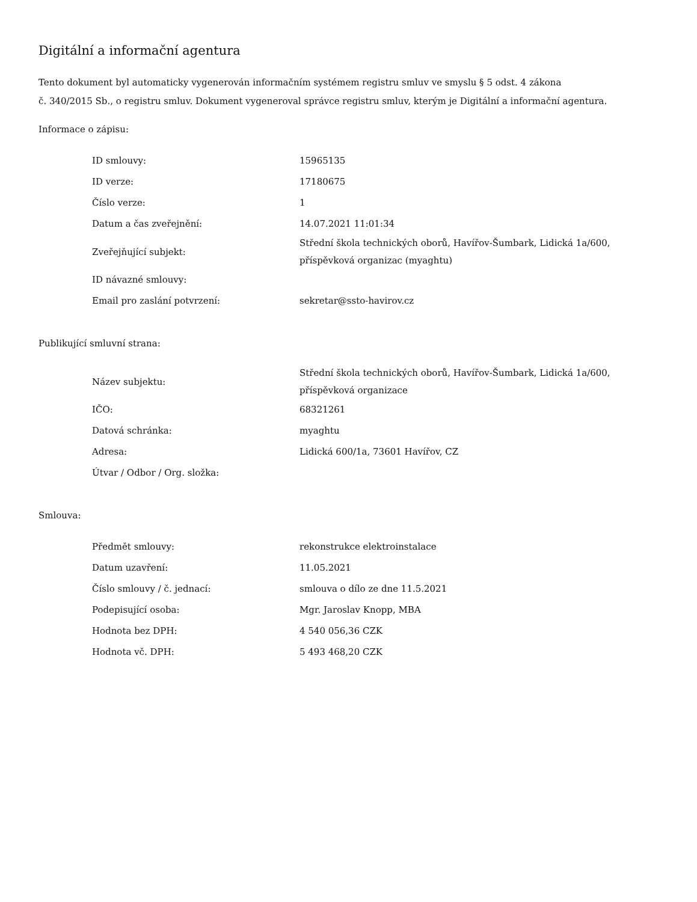Digitální a informační agentura
Tento dokument byl automaticky vygenerován informačním systémem registru smluv ve smyslu § 5 odst. 4 zákona
č. 340/2015 Sb., o registru smluv. Dokument vygeneroval správce registru smluv, kterým je Digitální a informační agentura.
Informace o zápisu:
| ID smlouvy: | 15965135 |
| ID verze: | 17180675 |
| Číslo verze: | 1 |
| Datum a čas zveřejnění: | 14.07.2021 11:01:34 |
| Zveřejňující subjekt: | Střední škola technických oborů, Havířov-Šumbark, Lidická 1a/600, příspěvková organizac (myaghtu) |
| ID návazné smlouvy: | |
| Email pro zaslání potvrzení: | sekretar@ssto-havirov.cz |
Publikující smluvní strana:
| Název subjektu: | Střední škola technických oborů, Havířov-Šumbark, Lidická 1a/600, příspěvková organizace |
| IČO: | 68321261 |
| Datová schránka: | myaghtu |
| Adresa: | Lidická 600/1a, 73601 Havířov, CZ |
| Útvar / Odbor / Org. složka: | |
Smlouva:
| Předmět smlouvy: | rekonstrukce elektroinstalace |
| Datum uzavření: | 11.05.2021 |
| Číslo smlouvy / č. jednací: | smlouva o dílo ze dne 11.5.2021 |
| Podepisující osoba: | Mgr. Jaroslav Knopp, MBA |
| Hodnota bez DPH: | 4 540 056,36 CZK |
| Hodnota vč. DPH: | 5 493 468,20 CZK |